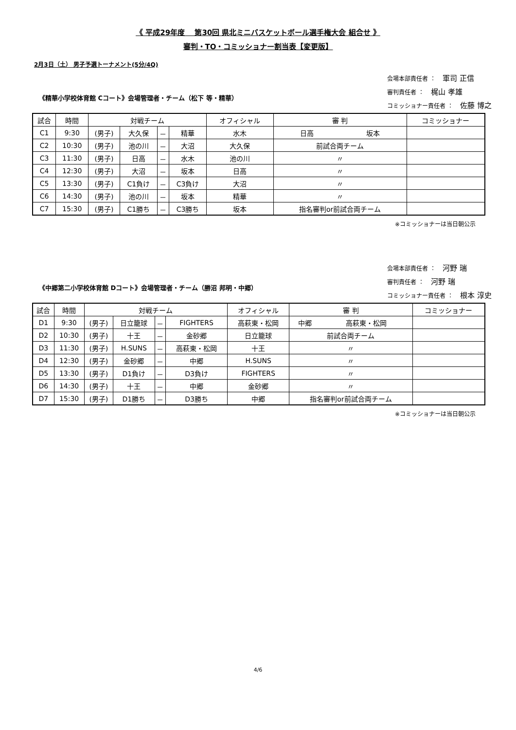《 平成29年度　 第30回 県北ミニバスケットボール選手権大会 組合せ 》
審判・TO・コミッショナー割当表【変更版】
2月3日（土） 男子予選トーナメント(5分/4Q)
《精華小学校体育館 Cコート》会場管理者・チーム（松下 等・精華）
会場本部責任者 ： 軍司 正信
審判責任者 ： 梶山 孝雄
コミッショナー責任者 ： 佐藤 博之
| 試合 | 時間 | 対戦チーム | | | | オフィシャル | 審 判 | | コミッショナー |
| --- | --- | --- | --- | --- | --- | --- | --- | --- | --- |
| C1 | 9:30 | (男子) | 大久保 | － | 精華 | 水木 | 日高 | 坂本 | |
| C2 | 10:30 | (男子) | 池の川 | － | 大沼 | 大久保 | 前試合両チーム | | |
| C3 | 11:30 | (男子) | 日高 | － | 水木 | 池の川 | 〃 | | |
| C4 | 12:30 | (男子) | 大沼 | － | 坂本 | 日高 | 〃 | | |
| C5 | 13:30 | (男子) | C1負け | － | C3負け | 大沼 | 〃 | | |
| C6 | 14:30 | (男子) | 池の川 | － | 坂本 | 精華 | 〃 | | |
| C7 | 15:30 | (男子) | C1勝ち | － | C3勝ち | 坂本 | 指名審判or前試合両チーム | | |
※コミッショナーは当日朝公示
《中郷第二小学校体育館 Dコート》会場管理者・チーム（勝沼 邦明・中郷）
会場本部責任者 ： 河野 瑞
審判責任者 ： 河野 瑞
コミッショナー責任者 ： 根本 淳史
| 試合 | 時間 | 対戦チーム | | | | オフィシャル | 審 判 | | コミッショナー |
| --- | --- | --- | --- | --- | --- | --- | --- | --- | --- |
| D1 | 9:30 | (男子) | 日立籠球 | － | FIGHTERS | 高萩東・松岡 | 中郷 | 高萩東・松岡 | |
| D2 | 10:30 | (男子) | 十王 | － | 金砂郷 | 日立籠球 | 前試合両チーム | | |
| D3 | 11:30 | (男子) | H.SUNS | － | 高萩東・松岡 | 十王 | 〃 | | |
| D4 | 12:30 | (男子) | 金砂郷 | － | 中郷 | H.SUNS | 〃 | | |
| D5 | 13:30 | (男子) | D1負け | － | D3負け | FIGHTERS | 〃 | | |
| D6 | 14:30 | (男子) | 十王 | － | 中郷 | 金砂郷 | 〃 | | |
| D7 | 15:30 | (男子) | D1勝ち | － | D3勝ち | 中郷 | 指名審判or前試合両チーム | | |
※コミッショナーは当日朝公示
4/6